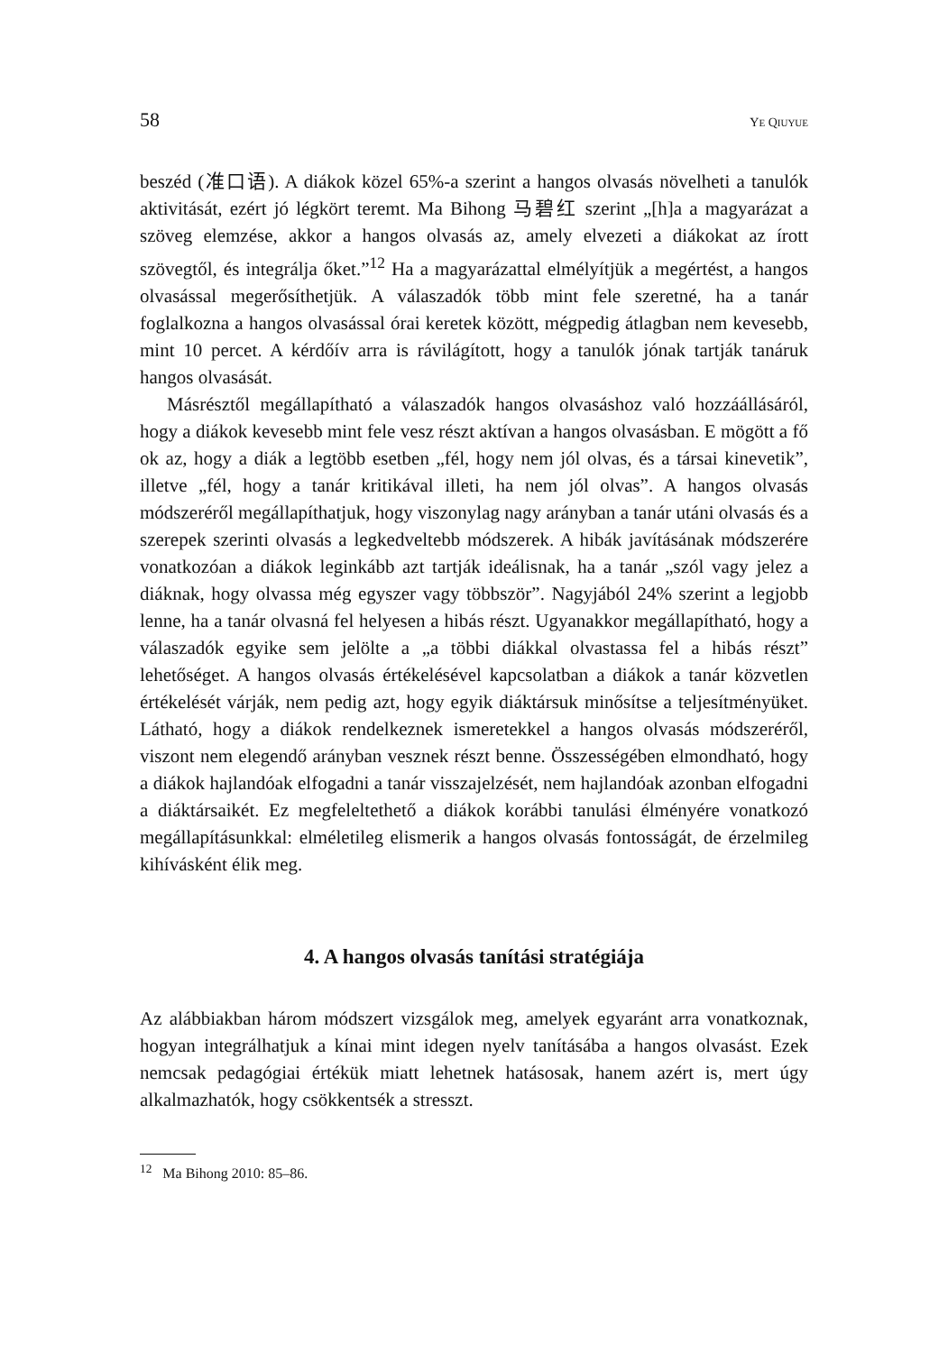58 YE QIUYUE
beszéd (准口语). A diákok közel 65%-a szerint a hangos olvasás növelheti a tanulók aktivitását, ezért jó légkört teremt. Ma Bihong 马碧红 szerint „[h]a a magyarázat a szöveg elemzése, akkor a hangos olvasás az, amely elvezeti a diákokat az írott szövegtől, és integrálja őket.”<sup>12</sup> Ha a magyarázattal elmélyítjük a megértést, a hangos olvasással megerősíthetjük. A válaszadók több mint fele szeretné, ha a tanár foglalkozna a hangos olvasással órai keretek között, mégpedig átlagban nem kevesebb, mint 10 percet. A kérdőív arra is rávilágított, hogy a tanulók jónak tartják tanáruk hangos olvasását.
Másrésztől megállapítható a válaszadók hangos olvasáshoz való hozzáállásáról, hogy a diákok kevesebb mint fele vesz részt aktívan a hangos olvasásban. E mögött a fő ok az, hogy a diák a legtöbb esetben „fél, hogy nem jól olvas, és a társai kinevetik”, illetve „fél, hogy a tanár kritikával illeti, ha nem jól olvas”. A hangos olvasás módszeréről megállapíthatjuk, hogy viszonylag nagy arányban a tanár utáni olvasás és a szerepek szerinti olvasás a legkedveltebb módszerek. A hibák javításának módszerére vonatkozóan a diákok leginkább azt tartják ideálisnak, ha a tanár „szól vagy jelez a diáknak, hogy olvassa még egyszer vagy többször”. Nagyjából 24% szerint a legjobb lenne, ha a tanár olvasná fel helyesen a hibás részt. Ugyanakkor megállapítható, hogy a válaszadók egyike sem jelölte a „a többi diákkal olvastassa fel a hibás részt” lehetőséget. A hangos olvasás értékelésével kapcsolatban a diákok a tanár közvetlen értékelését várják, nem pedig azt, hogy egyik diáktársuk minősítse a teljesítményüket. Látható, hogy a diákok rendelkeznek ismeretekkel a hangos olvasás módszeréről, viszont nem elegendő arányban vesznek részt benne. Összességében elmondható, hogy a diákok hajlandóak elfogadni a tanár visszajelzését, nem hajlandóak azonban elfogadni a diáktársaikét. Ez megfeleltethető a diákok korábbi tanulási élményére vonatkozó megállapításunkkal: elméletileg elismerik a hangos olvasás fontosságát, de érzelmileg kihívásként élik meg.
4. A hangos olvasás tanítási stratégiája
Az alábbiakban három módszert vizsgálok meg, amelyek egyaránt arra vonatkoznak, hogyan integrálhatjuk a kínai mint idegen nyelv tanításába a hangos olvasást. Ezek nemcsak pedagógiai értékük miatt lehetnek hatásosak, hanem azért is, mert úgy alkalmazhatók, hogy csökkentsék a stresszt.
<sup>12</sup> Ma Bihong 2010: 85–86.